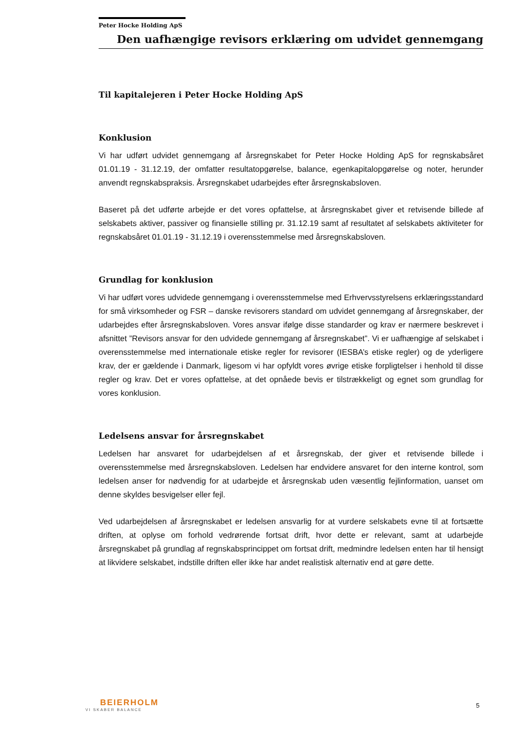Peter Hocke Holding ApS
Den uafhængige revisors erklæring om udvidet gennemgang
Til kapitalejeren i Peter Hocke Holding ApS
Konklusion
Vi har udført udvidet gennemgang af årsregnskabet for Peter Hocke Holding ApS for regnskabsåret 01.01.19 - 31.12.19, der omfatter resultatopgørelse, balance, egenkapitalopgørelse og noter, herunder anvendt regnskabspraksis. Årsregnskabet udarbejdes efter årsregnskabsloven.
Baseret på det udførte arbejde er det vores opfattelse, at årsregnskabet giver et retvisende billede af selskabets aktiver, passiver og finansielle stilling pr. 31.12.19 samt af resultatet af selskabets aktiviteter for regnskabsåret 01.01.19 - 31.12.19 i overensstemmelse med årsregnskabsloven.
Grundlag for konklusion
Vi har udført vores udvidede gennemgang i overensstemmelse med Erhvervsstyrelsens erklæringsstandard for små virksomheder og FSR – danske revisorers standard om udvidet gennemgang af årsregnskaber, der udarbejdes efter årsregnskabsloven. Vores ansvar ifølge disse standarder og krav er nærmere beskrevet i afsnittet ”Revisors ansvar for den udvidede gennemgang af årsregnskabet”. Vi er uafhængige af selskabet i overensstemmelse med internationale etiske regler for revisorer (IESBA’s etiske regler) og de yderligere krav, der er gældende i Danmark, ligesom vi har opfyldt vores øvrige etiske forpligtelser i henhold til disse regler og krav. Det er vores opfattelse, at det opnåede bevis er tilstrækkeligt og egnet som grundlag for vores konklusion.
Ledelsens ansvar for årsregnskabet
Ledelsen har ansvaret for udarbejdelsen af et årsregnskab, der giver et retvisende billede i overensstemmelse med årsregnskabsloven. Ledelsen har endvidere ansvaret for den interne kontrol, som ledelsen anser for nødvendig for at udarbejde et årsregnskab uden væsentlig fejlinformation, uanset om denne skyldes besvigelser eller fejl.
Ved udarbejdelsen af årsregnskabet er ledelsen ansvarlig for at vurdere selskabets evne til at fortsætte driften, at oplyse om forhold vedrørende fortsat drift, hvor dette er relevant, samt at udarbejde årsregnskabet på grundlag af regnskabsprincippet om fortsat drift, medmindre ledelsen enten har til hensigt at likvidere selskabet, indstille driften eller ikke har andet realistisk alternativ end at gøre dette.
BEIERHOLM
VI SKABER BALANCE
5